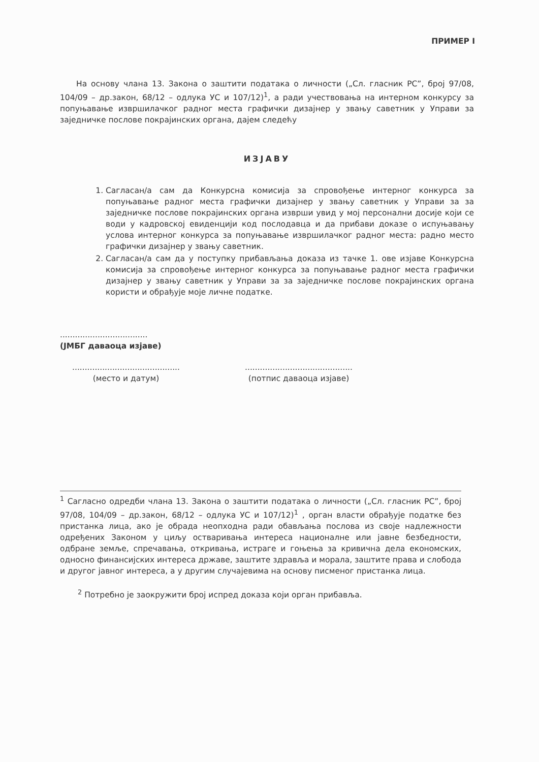ПРИМЕР I
На основу члана 13. Закона о заштити података о личности („Сл. гласник РС”, број 97/08, 104/09 – др.закон, 68/12 – одлука УС и 107/12)<sup>1</sup>, а ради учествовања на интерном конкурсу за попуњавање извршилачког радног места графички дизајнер у звању саветник у Управи за заједничке послове покрајинских органа, дајем следећу
ИЗЈАВУ
1. Сагласан/а сам да Конкурсна комисија за спровођење интерног конкурса за попуњавање радног места графички дизајнер у звању саветник у Управи за за заједничке послове покрајинских органа изврши увид у мој персонални досије који се води у кадровској евиденцији код послодавца и да прибави доказе о испуњавању услова интерног конкурса за попуњавање извршилачког радног места: радно место графички дизајнер у звању саветник.
2. Сагласан/а сам да у поступку прибављања доказа из тачке 1. ове изјаве Конкурсна комисија за спровођење интерног конкурса за попуњавање радног места графички дизајнер у звању саветник у Управи за за заједничке послове покрајинских органа користи и обрађује моје личне податке.
...................................
(ЈМБГ даваоца изјаве)
...........................................
(место и датум)
...........................................
(потпис даваоца изјаве)
<sup>1</sup> Сагласно одредби члана 13. Закона о заштити података о личности („Сл. гласник РС”, број 97/08, 104/09 – др.закон, 68/12 – одлука УС и 107/12)<sup>1</sup> , орган власти обрађује податке без пристанка лица, ако је обрада неопходна ради обављања послова из своје надлежности одређених Законом у циљу остваривања интереса националне или јавне безбедности, одбране земље, спречавања, откривања, истраге и гоњења за кривична дела економских, односно финансијских интереса државе, заштите здравља и морала, заштите права и слобода и другог јавног интереса, а у другим случајевима на основу писменог пристанка лица.
<sup>2</sup> Потребно је заокружити број испред доказа који орган прибавља.